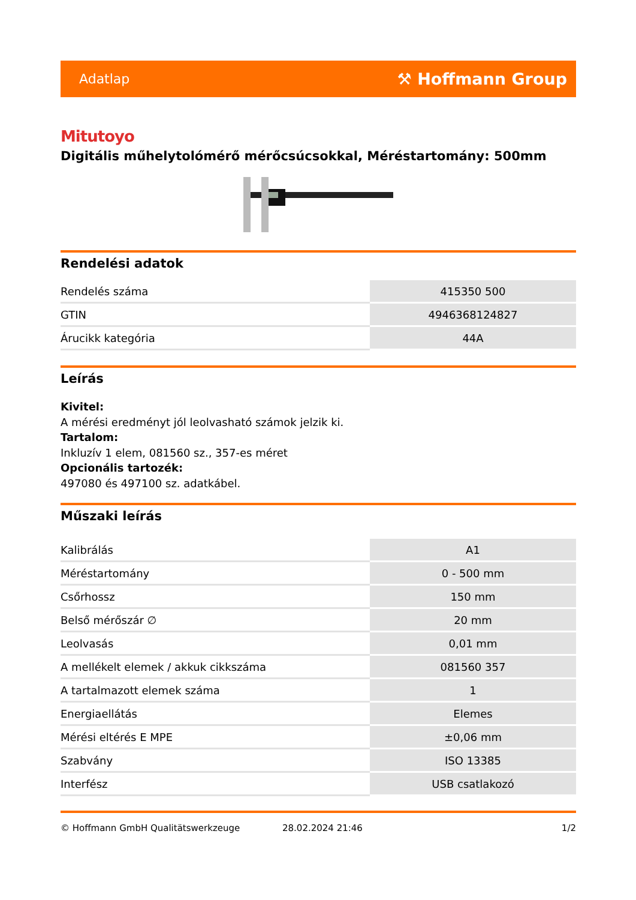Adatlap ⚒ Hoffmann Group
Mitutoyo
Digitális műhelytolómérő mérőcsúcsokkal, Méréstartomány: 500mm
Rendelési adatok
| Rendelés száma | 415350 500 |
| GTIN | 4946368124827 |
| Árucikk kategória | 44A |
Leírás
Kivitel:
A mérési eredményt jól leolvasható számok jelzik ki.
Tartalom:
Inkluzív 1 elem, 081560 sz., 357-es méret
Opcionális tartozék:
497080 és 497100 sz. adatkábel.
Műszaki leírás
| Kalibrálás | A1 |
| Méréstartomány | 0 - 500 mm |
| Csőrhossz | 150 mm |
| Belső mérőszár ∅ | 20 mm |
| Leolvasás | 0,01 mm |
| A mellékelt elemek / akkuk cikkszáma | 081560 357 |
| A tartalmazott elemek száma | 1 |
| Energiaellátás | Elemes |
| Mérési eltérés E MPE | ±0,06 mm |
| Szabvány | ISO 13385 |
| Interfész | USB csatlakozó |
© Hoffmann GmbH Qualitätswerkzeuge 28.02.2024 21:46 1/2